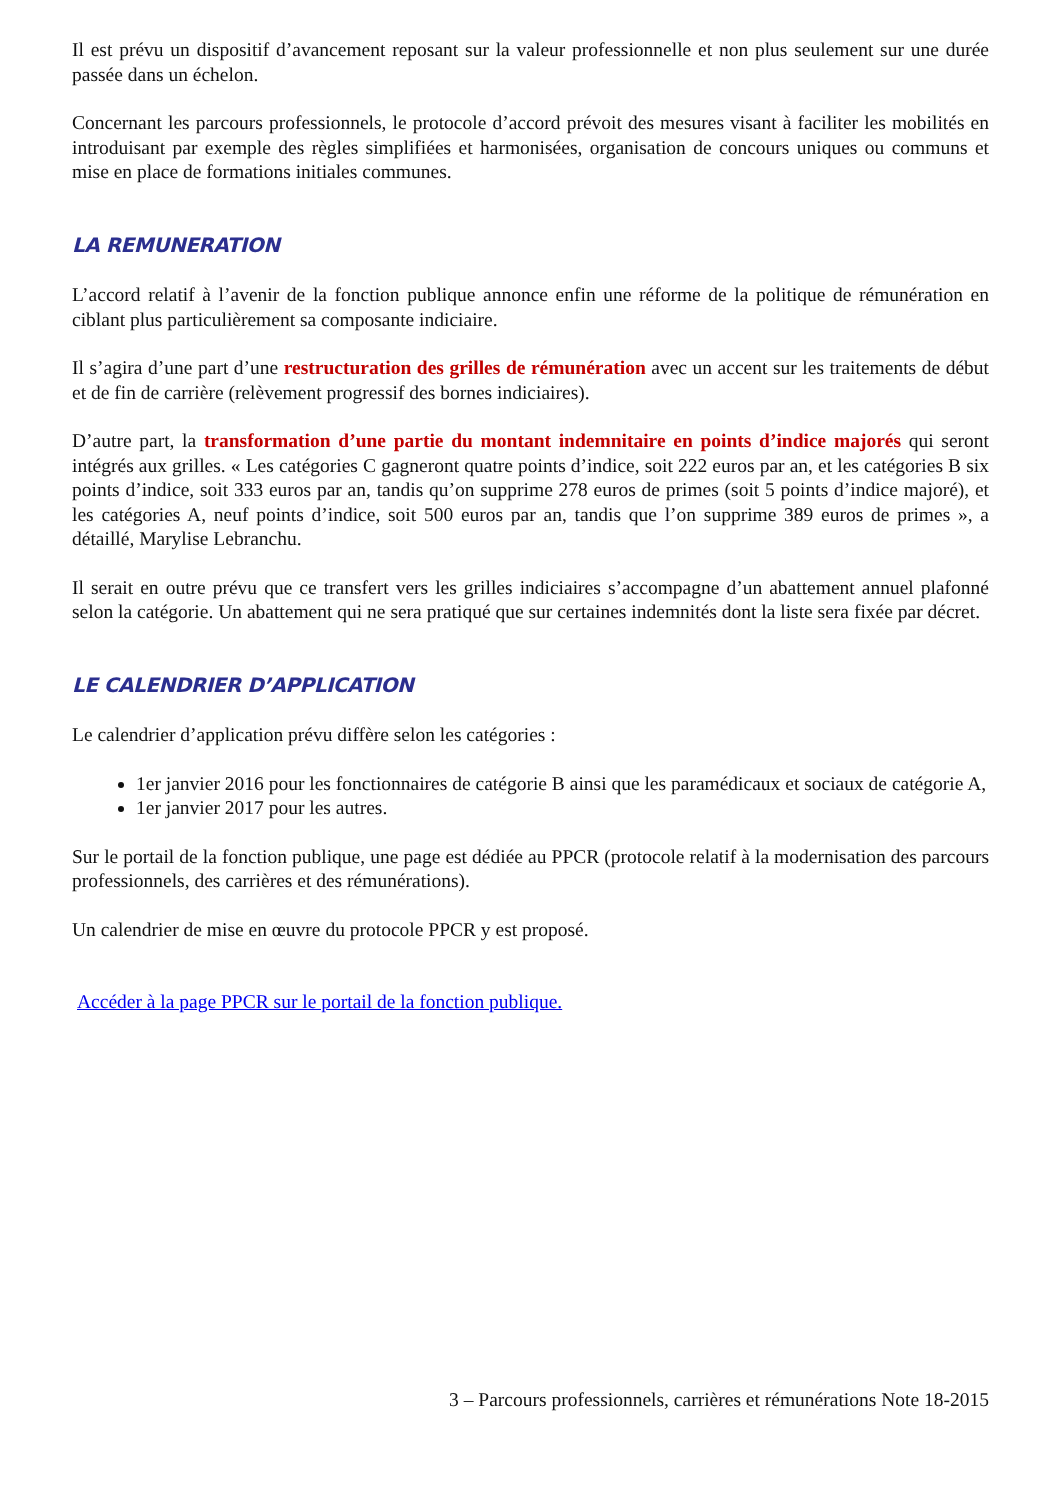Il est prévu un dispositif d’avancement reposant sur la valeur professionnelle et non plus seulement sur une durée passée dans un échelon.
Concernant les parcours professionnels, le protocole d’accord prévoit des mesures visant à faciliter les mobilités en introduisant par exemple des règles simplifiées et harmonisées, organisation de concours uniques ou communs et mise en place de formations initiales communes.
LA REMUNERATION
L’accord relatif à l’avenir de la fonction publique annonce enfin une réforme de la politique de rémunération en ciblant plus particulièrement sa composante indiciaire.
Il s’agira d’une part d’une restructuration des grilles de rémunération avec un accent sur les traitements de début et de fin de carrière (relèvement progressif des bornes indiciaires).
D’autre part, la transformation d’une partie du montant indemnitaire en points d’indice majorés qui seront intégrés aux grilles. « Les catégories C gagneront quatre points d’indice, soit 222 euros par an, et les catégories B six points d’indice, soit 333 euros par an, tandis qu’on supprime 278 euros de primes (soit 5 points d’indice majoré), et les catégories A, neuf points d’indice, soit 500 euros par an, tandis que l’on supprime 389 euros de primes », a détaillé, Marylise Lebranchu.
Il serait en outre prévu que ce transfert vers les grilles indiciaires s’accompagne d’un abattement annuel plafonné selon la catégorie. Un abattement qui ne sera pratiqué que sur certaines indemnités dont la liste sera fixée par décret.
LE CALENDRIER D’APPLICATION
Le calendrier d’application prévu diffère selon les catégories :
1er janvier 2016 pour les fonctionnaires de catégorie B ainsi que les paramédicaux et sociaux de catégorie A,
1er janvier 2017 pour les autres.
Sur le portail de la fonction publique, une page est dédiée au PPCR (protocole relatif à la modernisation des parcours professionnels, des carrières et des rémunérations).
Un calendrier de mise en œuvre du protocole PPCR y est proposé.
Accéder à la page PPCR sur le portail de la fonction publique.
3 – Parcours professionnels, carrières et rémunérations Note 18-2015